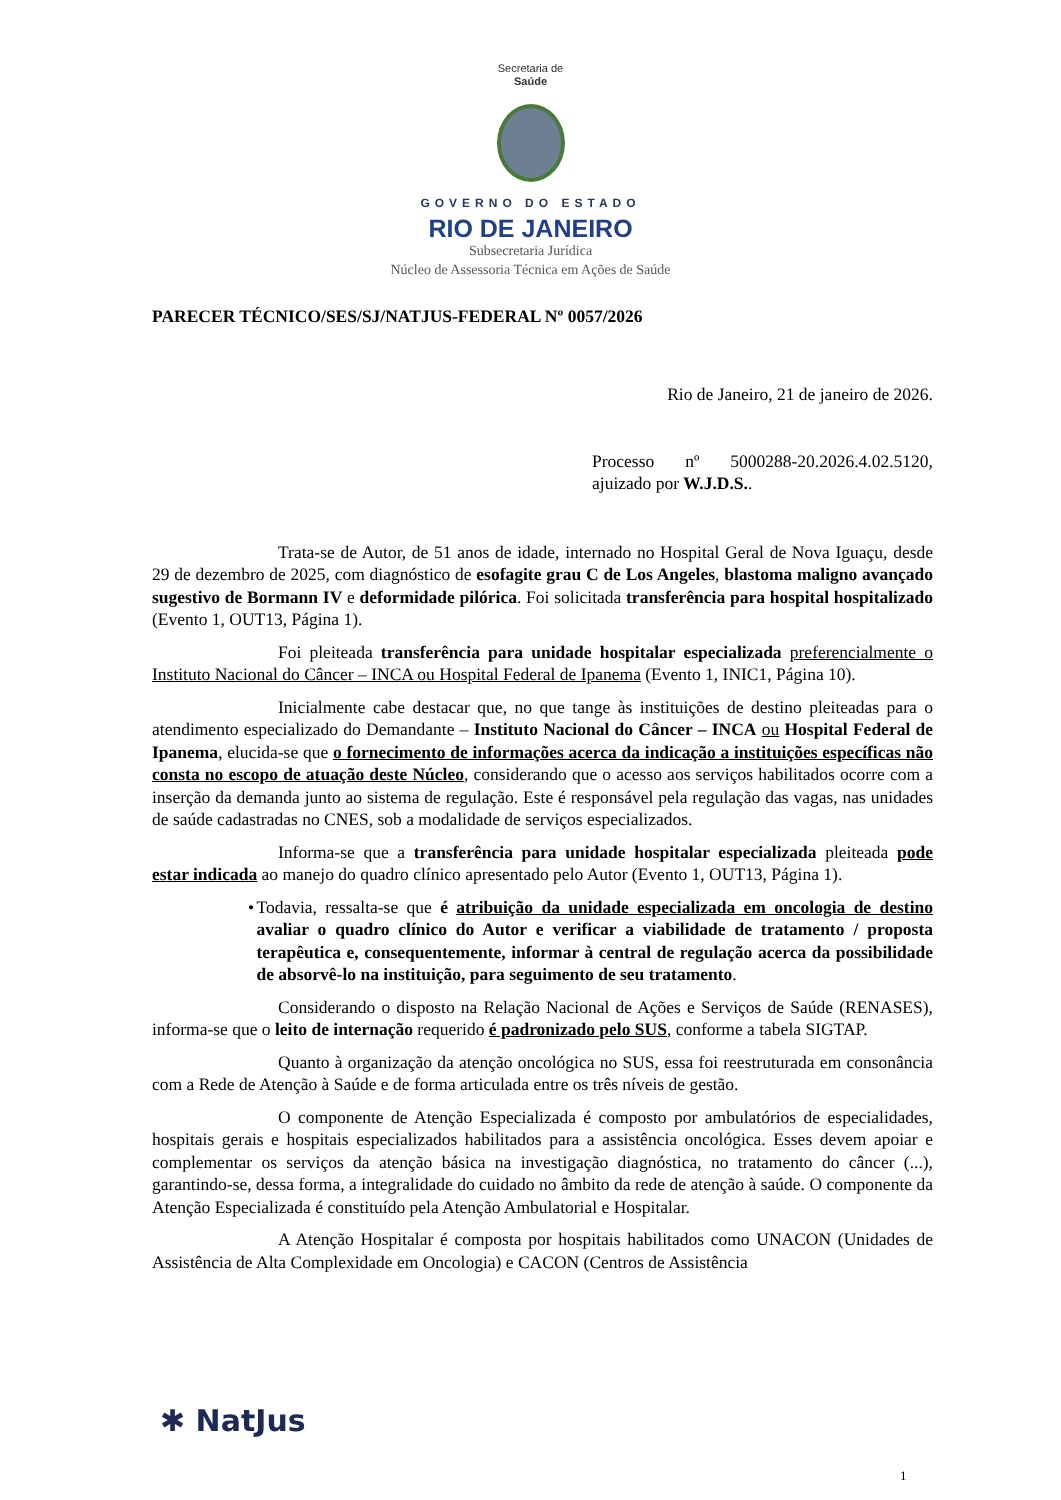Secretaria de
Saúde
GOVERNO DO ESTADO
RIO DE JANEIRO
Subsecretaria Jurídica
Núcleo de Assessoria Técnica em Ações de Saúde
PARECER TÉCNICO/SES/SJ/NATJUS-FEDERAL Nº 0057/2026
Rio de Janeiro, 21 de janeiro de 2026.
Processo nº 5000288-20.2026.4.02.5120, ajuizado por W.J.D.S..
Trata-se de Autor, de 51 anos de idade, internado no Hospital Geral de Nova Iguaçu, desde 29 de dezembro de 2025, com diagnóstico de esofagite grau C de Los Angeles, blastoma maligno avançado sugestivo de Bormann IV e deformidade pilórica. Foi solicitada transferência para hospital hospitalizado (Evento 1, OUT13, Página 1).
Foi pleiteada transferência para unidade hospitalar especializada preferencialmente o Instituto Nacional do Câncer – INCA ou Hospital Federal de Ipanema (Evento 1, INIC1, Página 10).
Inicialmente cabe destacar que, no que tange às instituições de destino pleiteadas para o atendimento especializado do Demandante – Instituto Nacional do Câncer – INCA ou Hospital Federal de Ipanema, elucida-se que o fornecimento de informações acerca da indicação a instituições específicas não consta no escopo de atuação deste Núcleo, considerando que o acesso aos serviços habilitados ocorre com a inserção da demanda junto ao sistema de regulação. Este é responsável pela regulação das vagas, nas unidades de saúde cadastradas no CNES, sob a modalidade de serviços especializados.
Informa-se que a transferência para unidade hospitalar especializada pleiteada pode estar indicada ao manejo do quadro clínico apresentado pelo Autor (Evento 1, OUT13, Página 1).
• Todavia, ressalta-se que é atribuição da unidade especializada em oncologia de destino avaliar o quadro clínico do Autor e verificar a viabilidade de tratamento / proposta terapêutica e, consequentemente, informar à central de regulação acerca da possibilidade de absorvê-lo na instituição, para seguimento de seu tratamento.
Considerando o disposto na Relação Nacional de Ações e Serviços de Saúde (RENASES), informa-se que o leito de internação requerido é padronizado pelo SUS, conforme a tabela SIGTAP.
Quanto à organização da atenção oncológica no SUS, essa foi reestruturada em consonância com a Rede de Atenção à Saúde e de forma articulada entre os três níveis de gestão.
O componente de Atenção Especializada é composto por ambulatórios de especialidades, hospitais gerais e hospitais especializados habilitados para a assistência oncológica. Esses devem apoiar e complementar os serviços da atenção básica na investigação diagnóstica, no tratamento do câncer (...), garantindo-se, dessa forma, a integralidade do cuidado no âmbito da rede de atenção à saúde. O componente da Atenção Especializada é constituído pela Atenção Ambulatorial e Hospitalar.
A Atenção Hospitalar é composta por hospitais habilitados como UNACON (Unidades de Assistência de Alta Complexidade em Oncologia) e CACON (Centros de Assistência
✱ NatJus
1